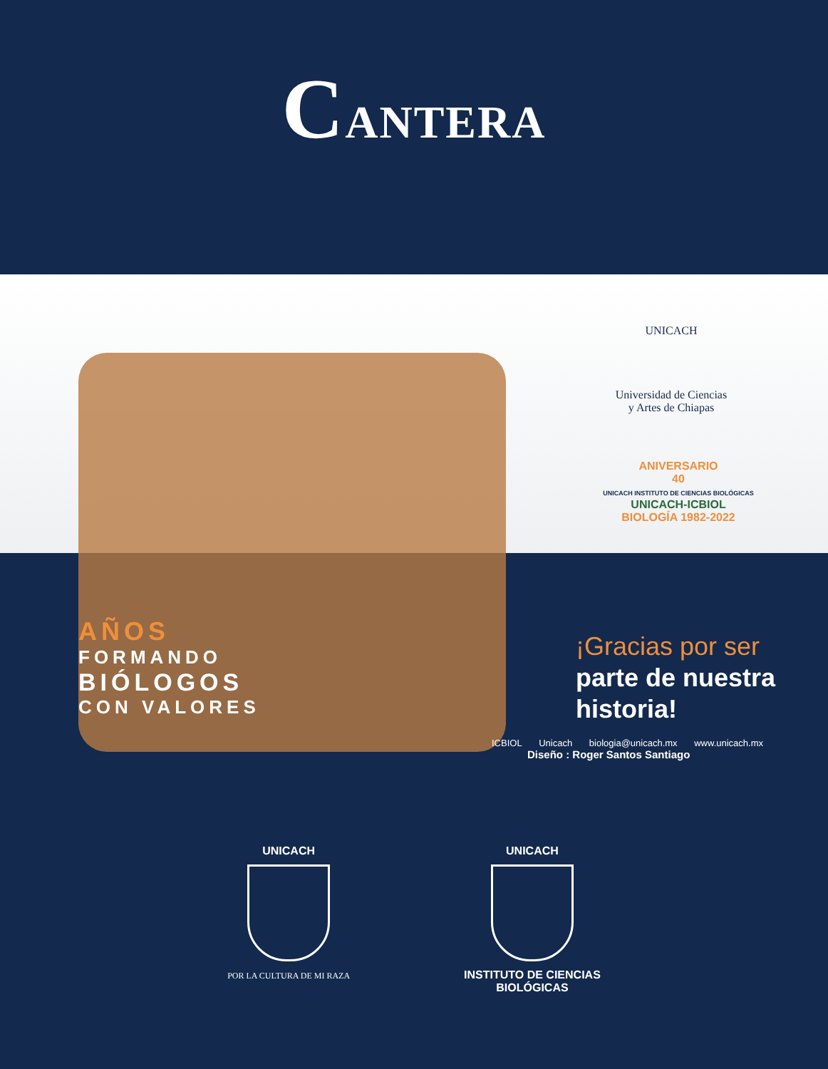CANTERA
UNICACH
Universidad de Ciencias
y Artes de Chiapas
ANIVERSARIO
40
UNICACH INSTITUTO DE CIENCIAS BIOLÓGICAS
UNICACH-ICBIOL
BIOLOGÍA 1982-2022
AÑOS
FORMANDO
BIÓLOGOS
CON VALORES
¡Gracias por ser
parte de nuestra
historia!
ICBIOL Unicach biologia@unicach.mx www.unicach.mx
Diseño : Roger Santos Santiago
UNICACH
POR LA CULTURA DE MI RAZA
UNICACH
INSTITUTO DE CIENCIAS
BIOLÓGICAS